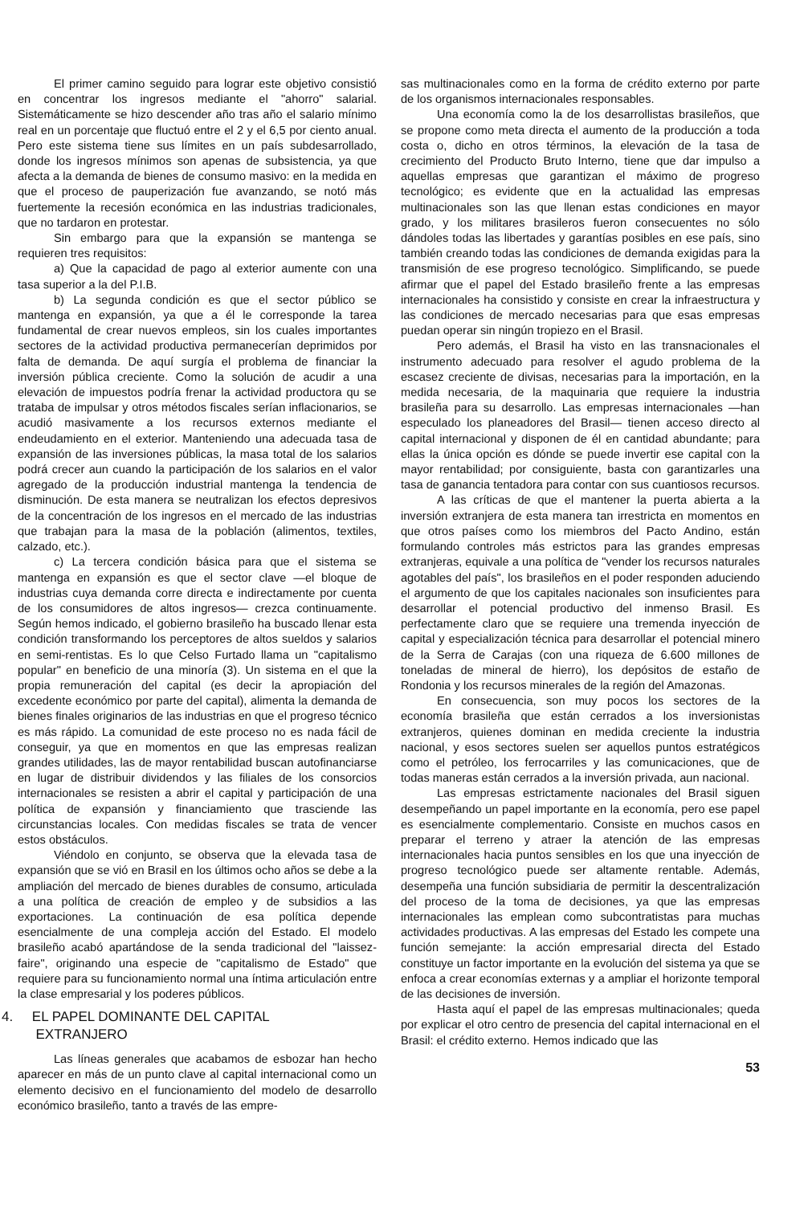El primer camino seguido para lograr este objetivo consistió en concentrar los ingresos mediante el "ahorro" salarial. Sistemáticamente se hizo descender año tras año el salario mínimo real en un porcentaje que fluctuó entre el 2 y el 6,5 por ciento anual. Pero este sistema tiene sus límites en un país subdesarrollado, donde los ingresos mínimos son apenas de subsistencia, ya que afecta a la demanda de bienes de consumo masivo: en la medida en que el proceso de pauperización fue avanzando, se notó más fuertemente la recesión económica en las industrias tradicionales, que no tardaron en protestar.
Sin embargo para que la expansión se mantenga se requieren tres requisitos:
a) Que la capacidad de pago al exterior aumente con una tasa superior a la del P.I.B.
b) La segunda condición es que el sector público se mantenga en expansión, ya que a él le corresponde la tarea fundamental de crear nuevos empleos, sin los cuales importantes sectores de la actividad productiva permanecerían deprimidos por falta de demanda. De aquí surgía el problema de financiar la inversión pública creciente. Como la solución de acudir a una elevación de impuestos podría frenar la actividad productora qu se trataba de impulsar y otros métodos fiscales serían inflacionarios, se acudió masivamente a los recursos externos mediante el endeudamiento en el exterior. Manteniendo una adecuada tasa de expansión de las inversiones públicas, la masa total de los salarios podrá crecer aun cuando la participación de los salarios en el valor agregado de la producción industrial mantenga la tendencia de disminución. De esta manera se neutralizan los efectos depresivos de la concentración de los ingresos en el mercado de las industrias que trabajan para la masa de la población (alimentos, textiles, calzado, etc.).
c) La tercera condición básica para que el sistema se mantenga en expansión es que el sector clave —el bloque de industrias cuya demanda corre directa e indirectamente por cuenta de los consumidores de altos ingresos— crezca continuamente. Según hemos indicado, el gobierno brasileño ha buscado llenar esta condición transformando los perceptores de altos sueldos y salarios en semi-rentistas. Es lo que Celso Furtado llama un "capitalismo popular" en beneficio de una minoría (3). Un sistema en el que la propia remuneración del capital (es decir la apropiación del excedente económico por parte del capital), alimenta la demanda de bienes finales originarios de las industrias en que el progreso técnico es más rápido. La comunidad de este proceso no es nada fácil de conseguir, ya que en momentos en que las empresas realizan grandes utilidades, las de mayor rentabilidad buscan autofinanciarse en lugar de distribuir dividendos y las filiales de los consorcios internacionales se resisten a abrir el capital y participación de una política de expansión y financiamiento que trasciende las circunstancias locales. Con medidas fiscales se trata de vencer estos obstáculos.
Viéndolo en conjunto, se observa que la elevada tasa de expansión que se vió en Brasil en los últimos ocho años se debe a la ampliación del mercado de bienes durables de consumo, articulada a una política de creación de empleo y de subsidios a las exportaciones. La continuación de esa política depende esencialmente de una compleja acción del Estado. El modelo brasileño acabó apartándose de la senda tradicional del "laissez-faire", originando una especie de "capitalismo de Estado" que requiere para su funcionamiento normal una íntima articulación entre la clase empresarial y los poderes públicos.
4. EL PAPEL DOMINANTE DEL CAPITAL
EXTRANJERO
Las líneas generales que acabamos de esbozar han hecho aparecer en más de un punto clave al capital internacional como un elemento decisivo en el funcionamiento del modelo de desarrollo económico brasileño, tanto a través de las empre-
sas multinacionales como en la forma de crédito externo por parte de los organismos internacionales responsables.
Una economía como la de los desarrollistas brasileños, que se propone como meta directa el aumento de la producción a toda costa o, dicho en otros términos, la elevación de la tasa de crecimiento del Producto Bruto Interno, tiene que dar impulso a aquellas empresas que garantizan el máximo de progreso tecnológico; es evidente que en la actualidad las empresas multinacionales son las que llenan estas condiciones en mayor grado, y los militares brasileros fueron consecuentes no sólo dándoles todas las libertades y garantías posibles en ese país, sino también creando todas las condiciones de demanda exigidas para la transmisión de ese progreso tecnológico. Simplificando, se puede afirmar que el papel del Estado brasileño frente a las empresas internacionales ha consistido y consiste en crear la infraestructura y las condiciones de mercado necesarias para que esas empresas puedan operar sin ningún tropiezo en el Brasil.
Pero además, el Brasil ha visto en las transnacionales el instrumento adecuado para resolver el agudo problema de la escasez creciente de divisas, necesarias para la importación, en la medida necesaria, de la maquinaria que requiere la industria brasileña para su desarrollo. Las empresas internacionales —han especulado los planeadores del Brasil— tienen acceso directo al capital internacional y disponen de él en cantidad abundante; para ellas la única opción es dónde se puede invertir ese capital con la mayor rentabilidad; por consiguiente, basta con garantizarles una tasa de ganancia tentadora para contar con sus cuantiosos recursos.
A las críticas de que el mantener la puerta abierta a la inversión extranjera de esta manera tan irrestricta en momentos en que otros países como los miembros del Pacto Andino, están formulando controles más estrictos para las grandes empresas extranjeras, equivale a una política de "vender los recursos naturales agotables del país", los brasileños en el poder responden aduciendo el argumento de que los capitales nacionales son insuficientes para desarrollar el potencial productivo del inmenso Brasil. Es perfectamente claro que se requiere una tremenda inyección de capital y especialización técnica para desarrollar el potencial minero de la Serra de Carajas (con una riqueza de 6.600 millones de toneladas de mineral de hierro), los depósitos de estaño de Rondonia y los recursos minerales de la región del Amazonas.
En consecuencia, son muy pocos los sectores de la economía brasileña que están cerrados a los inversionistas extranjeros, quienes dominan en medida creciente la industria nacional, y esos sectores suelen ser aquellos puntos estratégicos como el petróleo, los ferrocarriles y las comunicaciones, que de todas maneras están cerrados a la inversión privada, aun nacional.
Las empresas estrictamente nacionales del Brasil siguen desempeñando un papel importante en la economía, pero ese papel es esencialmente complementario. Consiste en muchos casos en preparar el terreno y atraer la atención de las empresas internacionales hacia puntos sensibles en los que una inyección de progreso tecnológico puede ser altamente rentable. Además, desempeña una función subsidiaria de permitir la descentralización del proceso de la toma de decisiones, ya que las empresas internacionales las emplean como subcontratistas para muchas actividades productivas. A las empresas del Estado les compete una función semejante: la acción empresarial directa del Estado constituye un factor importante en la evolución del sistema ya que se enfoca a crear economías externas y a ampliar el horizonte temporal de las decisiones de inversión.
Hasta aquí el papel de las empresas multinacionales; queda por explicar el otro centro de presencia del capital internacional en el Brasil: el crédito externo. Hemos indicado que las
53